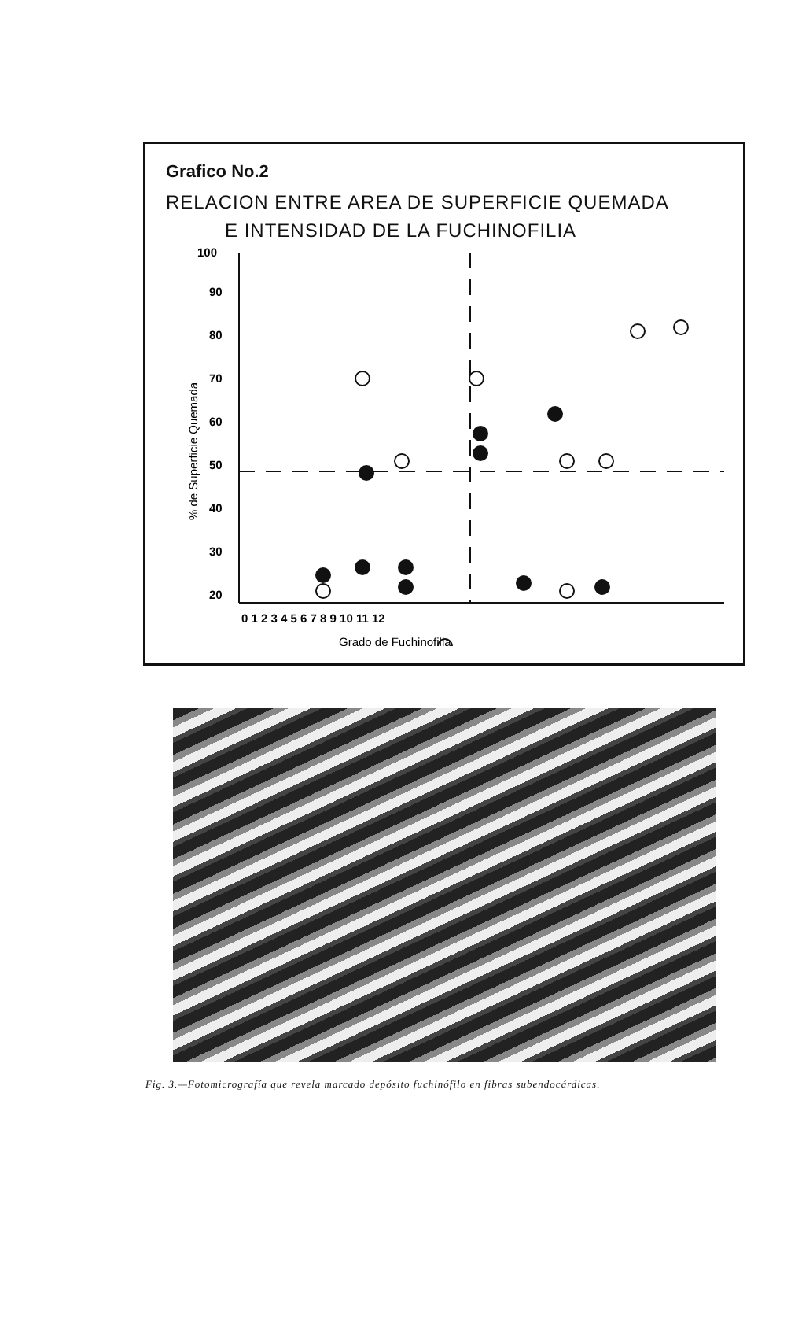Grafico No.2
RELACION ENTRE AREA DE SUPERFICIE QUEMADA
E INTENSIDAD DE LA FUCHINOFILIA
100
90
80
70
60
50
40
30
20
0 1 2 3 4 5 6 7 8 9 10 11 12
Grado de Fuchinofilia
% de Superficie Quemada
Fig. 3.—Fotomicrografía que revela marcado depósito fuchinófilo en fibras subendocárdicas.